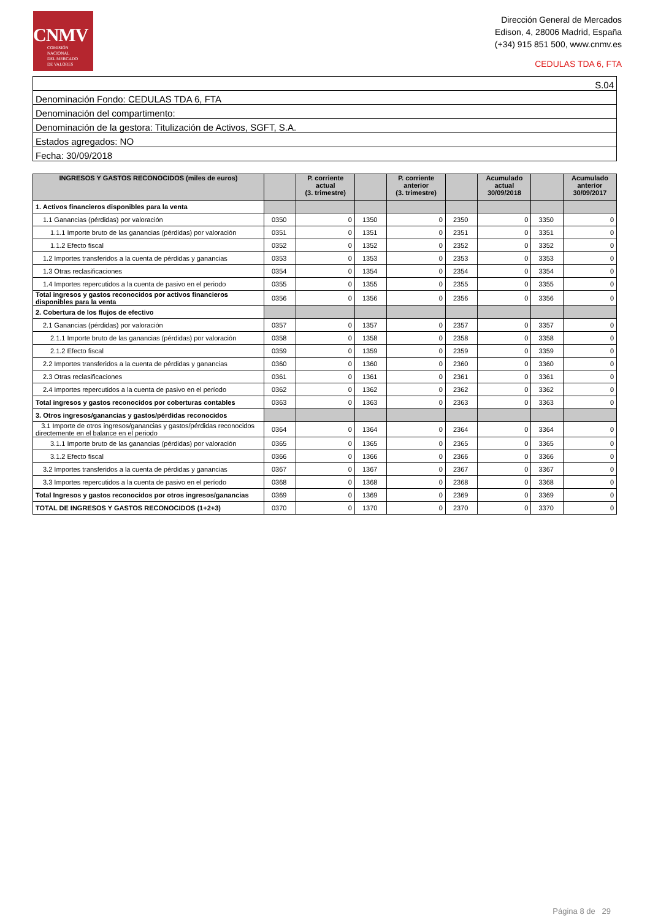CNMV
COMISIÓN
NACIONAL
DEL MERCADO
DE VALORES
Dirección General de Mercados
Edison, 4, 28006 Madrid, España
(+34) 915 851 500, www.cnmv.es
CEDULAS TDA 6, FTA
| S.04 |
| Denominación Fondo: CEDULAS TDA 6, FTA |
| Denominación del compartimento: |
| Denominación de la gestora: Titulización de Activos, SGFT, S.A. |
| Estados agregados: NO |
| Fecha: 30/09/2018 |
| INGRESOS Y GASTOS RECONOCIDOS (miles de euros) | | P. corriente actual (3. trimestre) | | P. corriente anterior (3. trimestre) | | Acumulado actual 30/09/2018 | | Acumulado anterior 30/09/2017 |
| --- | --- | --- | --- | --- | --- | --- | --- | --- |
| 1. Activos financieros disponibles para la venta | | | | | | | | |
| 1.1 Ganancias (pérdidas) por valoración | 0350 | 0 | 1350 | 0 | 2350 | 0 | 3350 | 0 |
| 1.1.1 Importe bruto de las ganancias (pérdidas) por valoración | 0351 | 0 | 1351 | 0 | 2351 | 0 | 3351 | 0 |
| 1.1.2 Efecto fiscal | 0352 | 0 | 1352 | 0 | 2352 | 0 | 3352 | 0 |
| 1.2 Importes transferidos a la cuenta de pérdidas y ganancias | 0353 | 0 | 1353 | 0 | 2353 | 0 | 3353 | 0 |
| 1.3 Otras reclasificaciones | 0354 | 0 | 1354 | 0 | 2354 | 0 | 3354 | 0 |
| 1.4 Importes repercutidos a la cuenta de pasivo en el periodo | 0355 | 0 | 1355 | 0 | 2355 | 0 | 3355 | 0 |
| Total ingresos y gastos reconocidos por activos financieros disponibles para la venta | 0356 | 0 | 1356 | 0 | 2356 | 0 | 3356 | 0 |
| 2. Cobertura de los flujos de efectivo | | | | | | | | |
| 2.1 Ganancias (pérdidas) por valoración | 0357 | 0 | 1357 | 0 | 2357 | 0 | 3357 | 0 |
| 2.1.1 Importe bruto de las ganancias (pérdidas) por valoración | 0358 | 0 | 1358 | 0 | 2358 | 0 | 3358 | 0 |
| 2.1.2 Efecto fiscal | 0359 | 0 | 1359 | 0 | 2359 | 0 | 3359 | 0 |
| 2.2 Importes transferidos a la cuenta de pérdidas y ganancias | 0360 | 0 | 1360 | 0 | 2360 | 0 | 3360 | 0 |
| 2.3 Otras reclasificaciones | 0361 | 0 | 1361 | 0 | 2361 | 0 | 3361 | 0 |
| 2.4 Importes repercutidos a la cuenta de pasivo en el período | 0362 | 0 | 1362 | 0 | 2362 | 0 | 3362 | 0 |
| Total ingresos y gastos reconocidos por coberturas contables | 0363 | 0 | 1363 | 0 | 2363 | 0 | 3363 | 0 |
| 3. Otros ingresos/ganancias y gastos/pérdidas reconocidos | | | | | | | | |
| 3.1 Importe de otros ingresos/ganancias y gastos/pérdidas reconocidos directemente en el balance en el periodo | 0364 | 0 | 1364 | 0 | 2364 | 0 | 3364 | 0 |
| 3.1.1 Importe bruto de las ganancias (pérdidas) por valoración | 0365 | 0 | 1365 | 0 | 2365 | 0 | 3365 | 0 |
| 3.1.2 Efecto fiscal | 0366 | 0 | 1366 | 0 | 2366 | 0 | 3366 | 0 |
| 3.2 Importes transferidos a la cuenta de pérdidas y ganancias | 0367 | 0 | 1367 | 0 | 2367 | 0 | 3367 | 0 |
| 3.3 Importes repercutidos a la cuenta de pasivo en el período | 0368 | 0 | 1368 | 0 | 2368 | 0 | 3368 | 0 |
| Total Ingresos y gastos reconocidos por otros ingresos/ganancias | 0369 | 0 | 1369 | 0 | 2369 | 0 | 3369 | 0 |
| TOTAL DE INGRESOS Y GASTOS RECONOCIDOS (1+2+3) | 0370 | 0 | 1370 | 0 | 2370 | 0 | 3370 | 0 |
Página 8 de 29